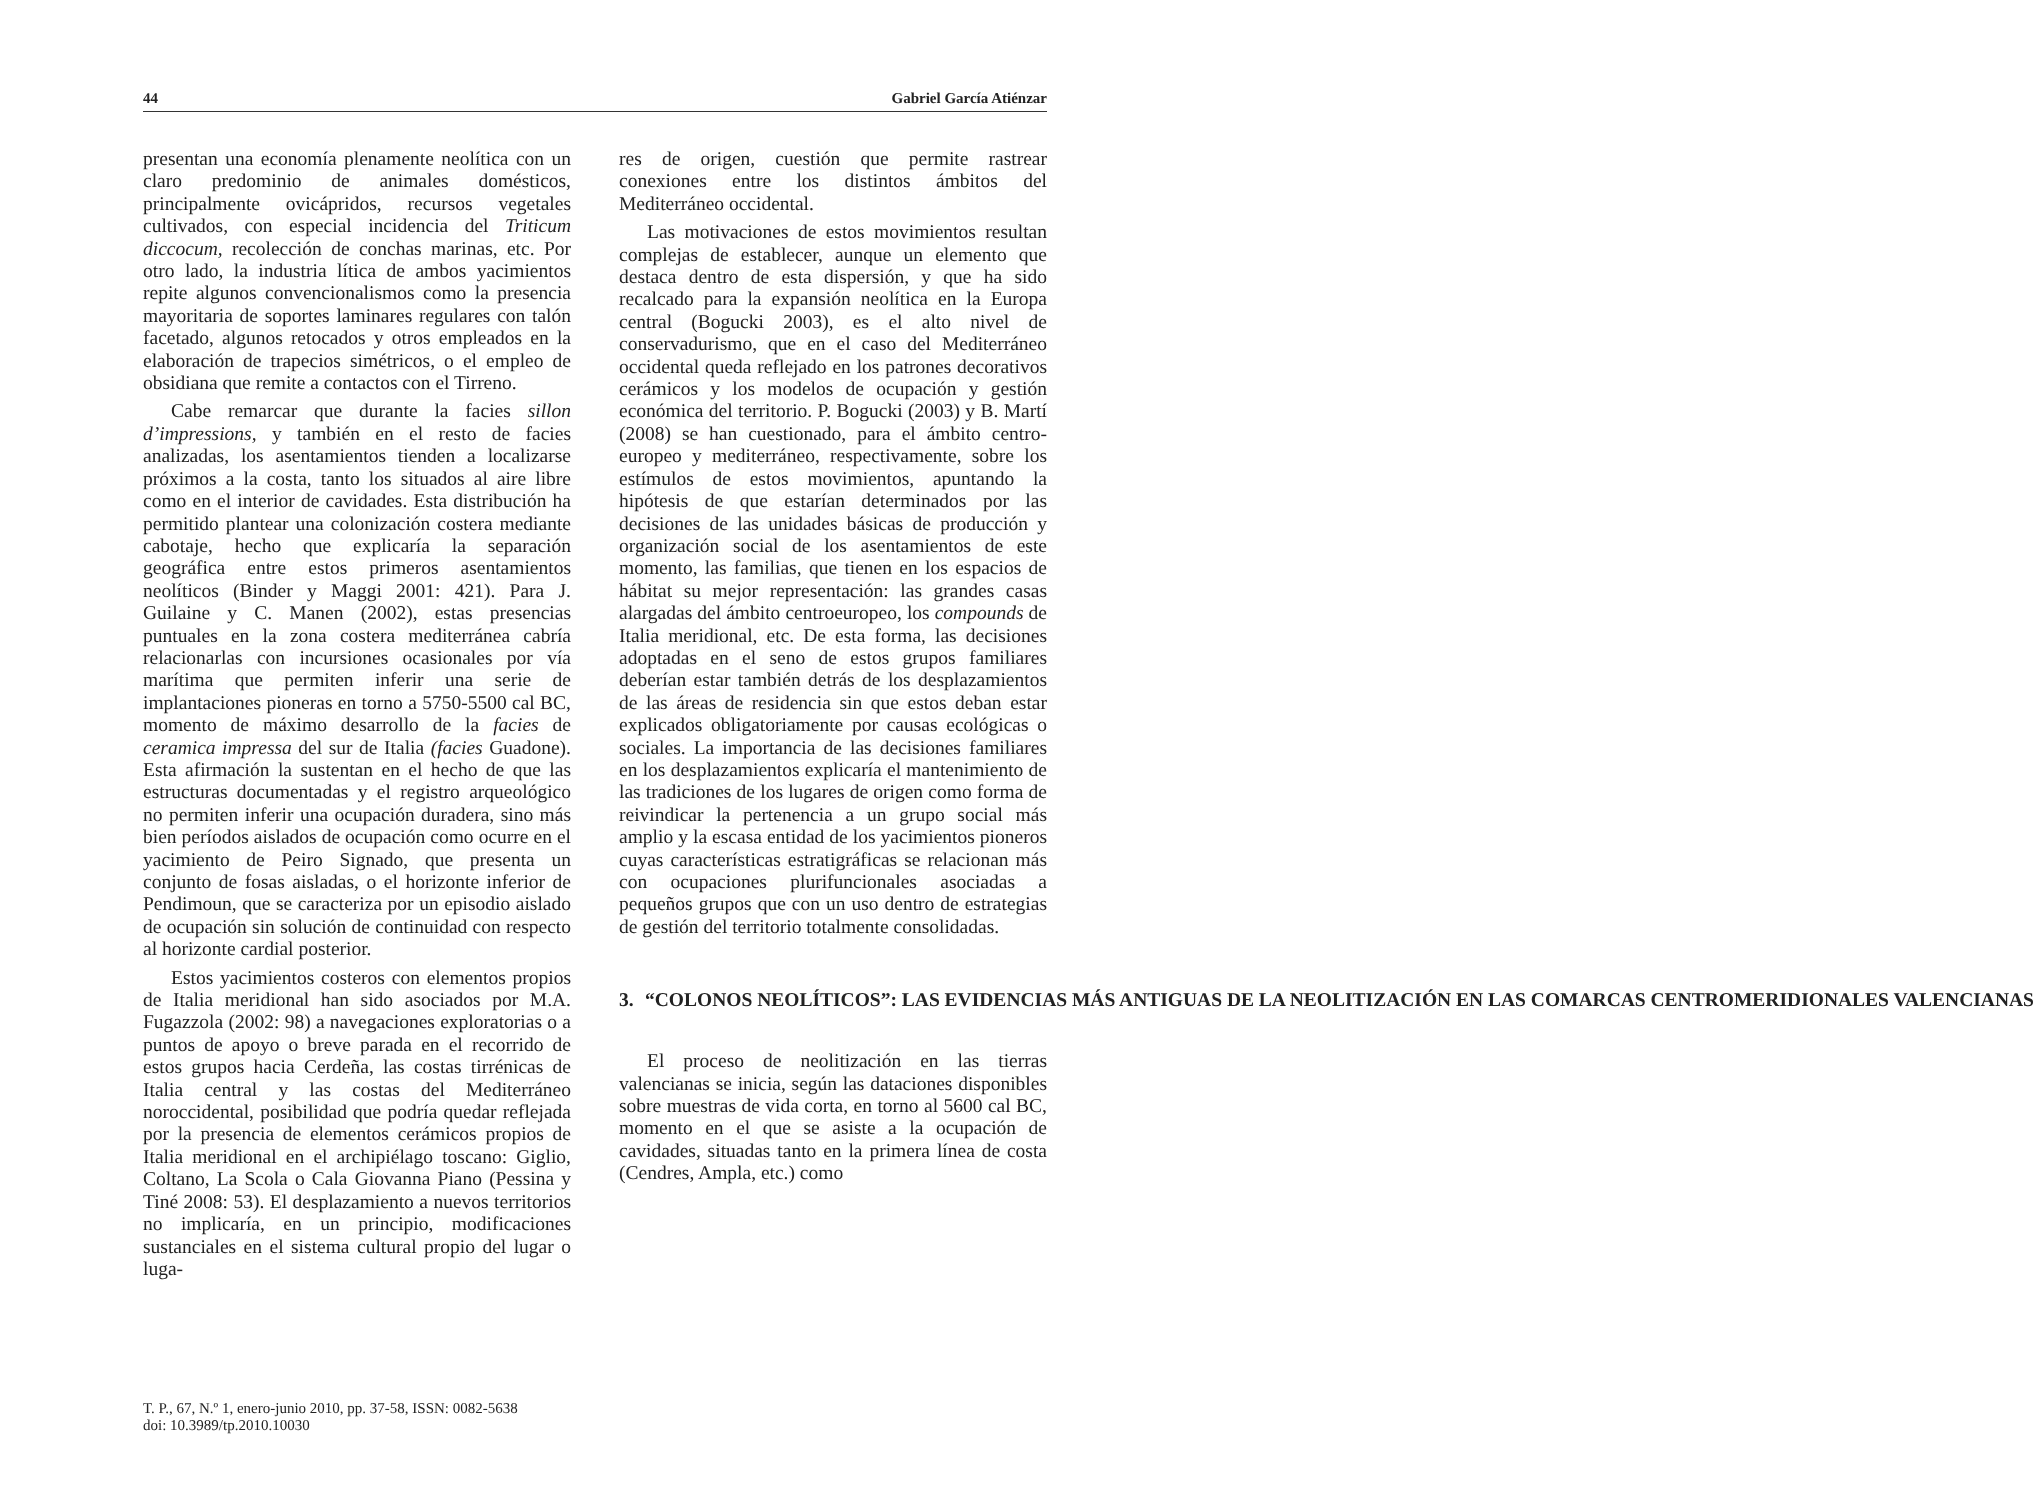44 Gabriel García Atiénzar
presentan una economía plenamente neolítica con un claro predominio de animales domésticos, principalmente ovicápridos, recursos vegetales cultivados, con especial incidencia del Triticum diccocum, recolección de conchas marinas, etc. Por otro lado, la industria lítica de ambos yacimientos repite algunos convencionalismos como la presencia mayoritaria de soportes laminares regulares con talón facetado, algunos retocados y otros empleados en la elaboración de trapecios simétricos, o el empleo de obsidiana que remite a contactos con el Tirreno.
Cabe remarcar que durante la facies sillon d’impressions, y también en el resto de facies analizadas, los asentamientos tienden a localizarse próximos a la costa, tanto los situados al aire libre como en el interior de cavidades. Esta distribución ha permitido plantear una colonización costera mediante cabotaje, hecho que explicaría la separación geográfica entre estos primeros asentamientos neolíticos (Binder y Maggi 2001: 421). Para J. Guilaine y C. Manen (2002), estas presencias puntuales en la zona costera mediterránea cabría relacionarlas con incursiones ocasionales por vía marítima que permiten inferir una serie de implantaciones pioneras en torno a 5750-5500 cal BC, momento de máximo desarrollo de la facies de ceramica impressa del sur de Italia (facies Guadone). Esta afirmación la sustentan en el hecho de que las estructuras documentadas y el registro arqueológico no permiten inferir una ocupación duradera, sino más bien períodos aislados de ocupación como ocurre en el yacimiento de Peiro Signado, que presenta un conjunto de fosas aisladas, o el horizonte inferior de Pendimoun, que se caracteriza por un episodio aislado de ocupación sin solución de continuidad con respecto al horizonte cardial posterior.
Estos yacimientos costeros con elementos propios de Italia meridional han sido asociados por M.A. Fugazzola (2002: 98) a navegaciones exploratorias o a puntos de apoyo o breve parada en el recorrido de estos grupos hacia Cerdeña, las costas tirrénicas de Italia central y las costas del Mediterráneo noroccidental, posibilidad que podría quedar reflejada por la presencia de elementos cerámicos propios de Italia meridional en el archipiélago toscano: Giglio, Coltano, La Scola o Cala Giovanna Piano (Pessina y Tiné 2008: 53). El desplazamiento a nuevos territorios no implicaría, en un principio, modificaciones sustanciales en el sistema cultural propio del lugar o luga-
res de origen, cuestión que permite rastrear conexiones entre los distintos ámbitos del Mediterráneo occidental.
Las motivaciones de estos movimientos resultan complejas de establecer, aunque un elemento que destaca dentro de esta dispersión, y que ha sido recalcado para la expansión neolítica en la Europa central (Bogucki 2003), es el alto nivel de conservadurismo, que en el caso del Mediterráneo occidental queda reflejado en los patrones decorativos cerámicos y los modelos de ocupación y gestión económica del territorio. P. Bogucki (2003) y B. Martí (2008) se han cuestionado, para el ámbito centro-europeo y mediterráneo, respectivamente, sobre los estímulos de estos movimientos, apuntando la hipótesis de que estarían determinados por las decisiones de las unidades básicas de producción y organización social de los asentamientos de este momento, las familias, que tienen en los espacios de hábitat su mejor representación: las grandes casas alargadas del ámbito centroeuropeo, los compounds de Italia meridional, etc. De esta forma, las decisiones adoptadas en el seno de estos grupos familiares deberían estar también detrás de los desplazamientos de las áreas de residencia sin que estos deban estar explicados obligatoriamente por causas ecológicas o sociales. La importancia de las decisiones familiares en los desplazamientos explicaría el mantenimiento de las tradiciones de los lugares de origen como forma de reivindicar la pertenencia a un grupo social más amplio y la escasa entidad de los yacimientos pioneros cuyas características estratigráficas se relacionan más con ocupaciones plurifuncionales asociadas a pequeños grupos que con un uso dentro de estrategias de gestión del territorio totalmente consolidadas.
3. “COLONOS NEOLÍTICOS”: LAS EVIDENCIAS MÁS ANTIGUAS DE LA NEOLITIZACIÓN EN LAS COMARCAS CENTROMERIDIONALES VALENCIANAS
El proceso de neolitización en las tierras valencianas se inicia, según las dataciones disponibles sobre muestras de vida corta, en torno al 5600 cal BC, momento en el que se asiste a la ocupación de cavidades, situadas tanto en la primera línea de costa (Cendres, Ampla, etc.) como
T. P., 67, N.º 1, enero-junio 2010, pp. 37-58, ISSN: 0082-5638
doi: 10.3989/tp.2010.10030